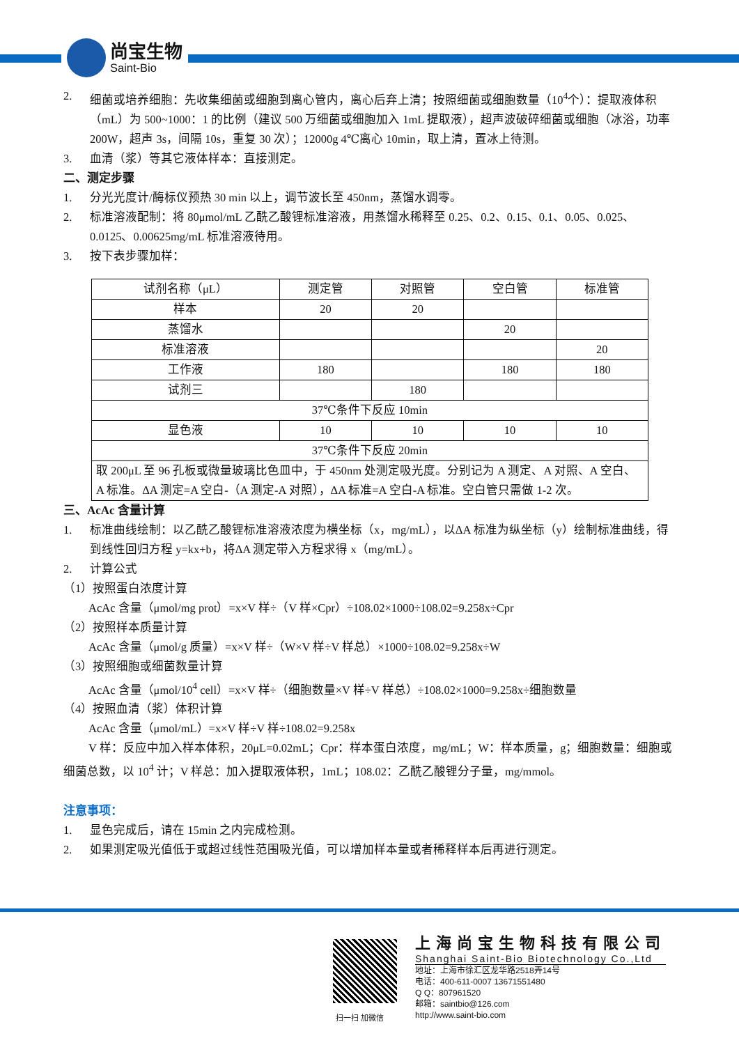尚宝生物
Saint-Bio
2. 细菌或培养细胞：先收集细菌或细胞到离心管内，离心后弃上清；按照细菌或细胞数量（10<sup>4</sup>个）：提取液体积（mL）为 500~1000：1 的比例（建议 500 万细菌或细胞加入 1mL 提取液），超声波破碎细菌或细胞（冰浴，功率 200W，超声 3s，间隔 10s，重复 30 次）；12000g 4℃离心 10min，取上清，置冰上待测。
3. 血清（浆）等其它液体样本：直接测定。
二、测定步骤
1. 分光光度计/酶标仪预热 30 min 以上，调节波长至 450nm，蒸馏水调零。
2. 标准溶液配制：将 80μmol/mL 乙酰乙酸锂标准溶液，用蒸馏水稀释至 0.25、0.2、0.15、0.1、0.05、0.025、0.0125、0.00625mg/mL 标准溶液待用。
3. 按下表步骤加样：
| 试剂名称（μL） | 测定管 | 对照管 | 空白管 | 标准管 |
| 样本 | 20 | 20 | | |
| 蒸馏水 | | | 20 | |
| 标准溶液 | | | | 20 |
| 工作液 | 180 | | 180 | 180 |
| 试剂三 | | 180 | | |
| 37℃条件下反应 10min | | | | |
| 显色液 | 10 | 10 | 10 | 10 |
| 37℃条件下反应 20min | | | | |
| 取 200μL 至 96 孔板或微量玻璃比色皿中，于 450nm 处测定吸光度。分别记为 A 测定、A 对照、A 空白、A 标准。ΔA 测定=A 空白-（A 测定-A 对照），ΔA 标准=A 空白-A 标准。空白管只需做 1-2 次。 | | | | |
三、AcAc 含量计算
1. 标准曲线绘制：以乙酰乙酸锂标准溶液浓度为横坐标（x，mg/mL），以ΔA 标准为纵坐标（y）绘制标准曲线，得到线性回归方程 y=kx+b，将ΔA 测定带入方程求得 x（mg/mL）。
2. 计算公式
（1）按照蛋白浓度计算
AcAc 含量（μmol/mg prot）=x×V 样÷（V 样×Cpr）÷108.02×1000÷108.02=9.258x÷Cpr
（2）按照样本质量计算
AcAc 含量（μmol/g 质量）=x×V 样÷（W×V 样÷V 样总）×1000÷108.02=9.258x÷W
（3）按照细胞或细菌数量计算
AcAc 含量（μmol/10<sup>4</sup> cell）=x×V 样÷（细胞数量×V 样÷V 样总）÷108.02×1000=9.258x÷细胞数量
（4）按照血清（浆）体积计算
AcAc 含量（μmol/mL）=x×V 样÷V 样÷108.02=9.258x
V 样：反应中加入样本体积，20μL=0.02mL；Cpr：样本蛋白浓度，mg/mL；W：样本质量，g；细胞数量：细胞或细菌总数，以 10<sup>4</sup> 计；V 样总：加入提取液体积，1mL；108.02：乙酰乙酸锂分子量，mg/mmol。
注意事项：
1. 显色完成后，请在 15min 之内完成检测。
2. 如果测定吸光值低于或超过线性范围吸光值，可以增加样本量或者稀释样本后再进行测定。
扫一扫 加微信
上海尚宝生物科技有限公司
Shanghai Saint-Bio Biotechnology Co.,Ltd
地址：上海市徐汇区龙华路2518弄14号
电话：400-611-0007 13671551480
Q Q：807961520
邮箱：saintbio@126.com
http://www.saint-bio.com